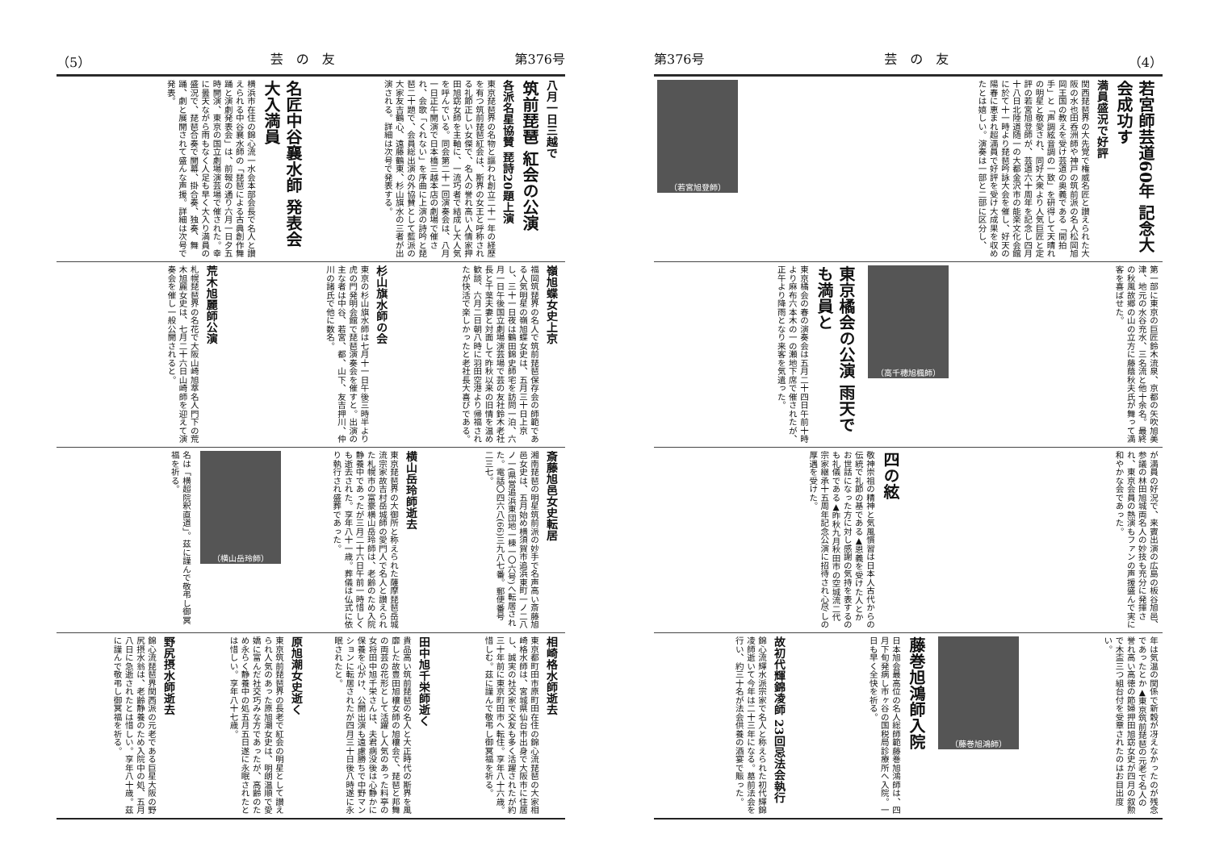（5） 芸　の　友 第376号
八月一日三越で
筑前琵琶 紅会の公演
各派名星協賛 琵詩20題上演
東京琵琶界の名物と謳われ創立二十一年の経歴を有つ筑前琵琶紅会は、斯界の女王と呼称される礼節正しい女傑で、名人の誉れ高い人情家押田旭窈女師を主軸に、一流巧者で結成し大人気を呼んでいる。同会第二十一回演奏会は、八月一日正午開演で日本橋三越本店の劇場で催され、会歌「くれない」を序曲に上演の詩吟と琵琶二十題で、会員総出演の外協賛として藍派の大家友吉鶴心、遠藤鶴東、杉山旗水の三者が出演される。詳細は次号で発表する。
名匠中谷襄水師 発表会大入満員
横浜市在住の錦心流一水会本部会長で名人と讃えられる中谷襄水師の「琵琶による古典創作舞踊と演劇発表会」は、前報の通り六月一日夕五時開演、東京の国立劇場演芸場で催された。幸に曇天ながら雨もなく人足も早く大入り満員の盛況で、琵琶合奏で開幕、掛合奏、独奏、舞踊、劇と展開されて盛んな声援。詳細は次号で発表。
嶺旭蝶女史上京
福岡筑琵界の名人で筑前琵琶保存会の師範である人気明星の嶺旭蝶女史は、五月三十日上京し、三十一日夜は鶴田錦史師宅を訪問一泊、六月一日午後国立劇場演芸場で芸の友社鈴木老社長と千葉夫妻と対面して昨秋以来の旧情を温め歓談、六月二日朝八時に羽田空港より帰福されたが快活で楽しかったと老社長大喜びである。
杉山旗水師の会
東京の杉山旗水師は七月十一日午後三時半より虎の門発明会館で琵琶演奏会を催すと。出演の主な者は中谷、若宮、都、山下、友吉押川、仲川の諸氏で他に数名。
荒木旭麗師公演
札幌琵琶界の名花で大阪山崎旭萃名人門下の荒木旭麗女史は、七月二十六日山崎師を迎えて演奏会を催し一般公開されると。
斎藤旭邑女史転居
湘南琵琶の明星筑前派の妙手で名声高い斎藤旭邑女史は、五月始め横須賀市追浜東町一ノ二八ノ一(県営追浜東団地一棟一〇六号)へ転居された。電話〇四六八(66)三九八七番。郵便番号二三七。
横山岳玲師逝去
東京琵琶界の大御所と称えられた薩摩琵琶岳城流宗家故吉村岳城師の愛門人で名人と讃えられた札幌市の富豪横山岳玲師は、老齢のため入院静養中であったが三月二十六日午前一時惜しくも逝去された。享年八十一歳。葬儀は仏式に依り執行され盛葬であった。
（横山岳玲師）
名は「横超院釈直道」。茲に謹んで敬弔し御冥福を祈る。
相崎格水師逝去
東京都町田市原町田在住の錦心流琵琶の大家相崎格水師は、宮城県仙台市出身で大阪市に住居し、誠実の社交家で交友も多く活躍されたが約三十年前に東京町田市へ転住。享年八十六歳。惜しむ。茲に謹んで敬弔し御冥福を祈る。
田中旭千栄師逝く
貴品高い筑前琵琶の名人と大正時代の斯界を風靡した故豊田旭穰女師の旭穰会で、琵琶と邦舞の両芸の花形として活躍し人気のあった料亭の女将田中旭千栄さんは、夫君病没後は心静かに保養を心がけ、公開出演も遠慮勝ちで中野マンションに転居されたが四月三十日後八時遂に永眠されたと。
原旭潮女史逝く
東京筑前琵琶界の長老で紅会の明星として讃えられ人気のあった原旭潮女史は、明朗温順で愛嬌に富んだ社交巧みな方であったが、高齢のため永らく静養中の処五月五日遂に永眠されたとは惜しい。享年八十七歳。
野尻摂水師逝去
錦心流琵琶界関西派の元老である巨星大阪の野尻摂水翁は、老齢静養のため入院中の処、五月八日に急逝されたとは惜しい。享年八十歳。茲に謹んで敬弔し御冥福を祈る。
第376号 芸　の　友 （4）
若宮師芸道60年 記念大会成功す
満員盛況で好評
関西琵琶界の大先覚で権威名匠と讃えられた大阪の水也田呑洲師や神戸の筑前派の名人松岡旭岡王国の教えを受け芸道の奥義である「間拍手」と「声調絃音調の一致」を研得して天晴れの明星と敬愛され、同好大衆より人気巨匠と定評の若宮旭登師が、芸道六十周年を記念し四月十八日北陸道随一の大都金沢市の能楽文化会館に於て十一時より琵琶吟詠大会を催し、好天の陽春に恵まれ超満員で好評を受け大成果を収めたとは嬉しい。演奏は一部と二部に区分し、
（若宮旭登師）
第一部に東京の巨匠鈴木流泉、京都の矢吹旭美津、地元の水谷充水、三名流と他十余名。最終の秋風故郷の山の立方に藤蔭秋夫氏が舞って満客を喜ばせた。
（高千穂旭楓師）
東京橘会の公演 雨天でも満員と
東京橘会の春の演奏会は五月二十四日午前十時より麻布六本木の一の瀬地下席で催されたが、正午より降雨となり来客を気遣った。
が満員の好況で、来賓出演の広島の板谷旭邑、参議の林田旭城両名人の妙技も充分に発揮され、東京会員の熱演もファンの声援盛んで実に和やかな会であった。
四の絃
敬神崇祖の精神と気風慣習は日本人古代からの伝統で礼節の基である▲恩義を受けた人とかお世話になった方に対し感謝の気持を表するのも礼儀である▲昨秋九月秋田市の空城流二代宗家継承十五周年記念公演に招待され心尽しの厚遇を受けた。
年は気温の関係で新穀が冴えなかったのが残念であったとか▲東京筑前琵琶の元老で名人の誉れ高い高徳の節婦押田旭窈女史が四月の叙勲で木盃三つ組台付を受章されたのはお目出度い。
（藤巻旭鴻師）
藤巻旭鴻師入院
日本旭会最高位の名人総師範藤巻旭鴻師は、四月下旬発病し市ヶ谷の国税局診療所へ入院。一日も早く全快を祈る。
故初代輝錦凌師 23回忌法会執行
錦心流輝水派宗家で名人と称えられた初代輝錦凌師逝いて今年は二十三年になる。墓前法会を行い、約三十名が法会供養の酒宴で賑った。